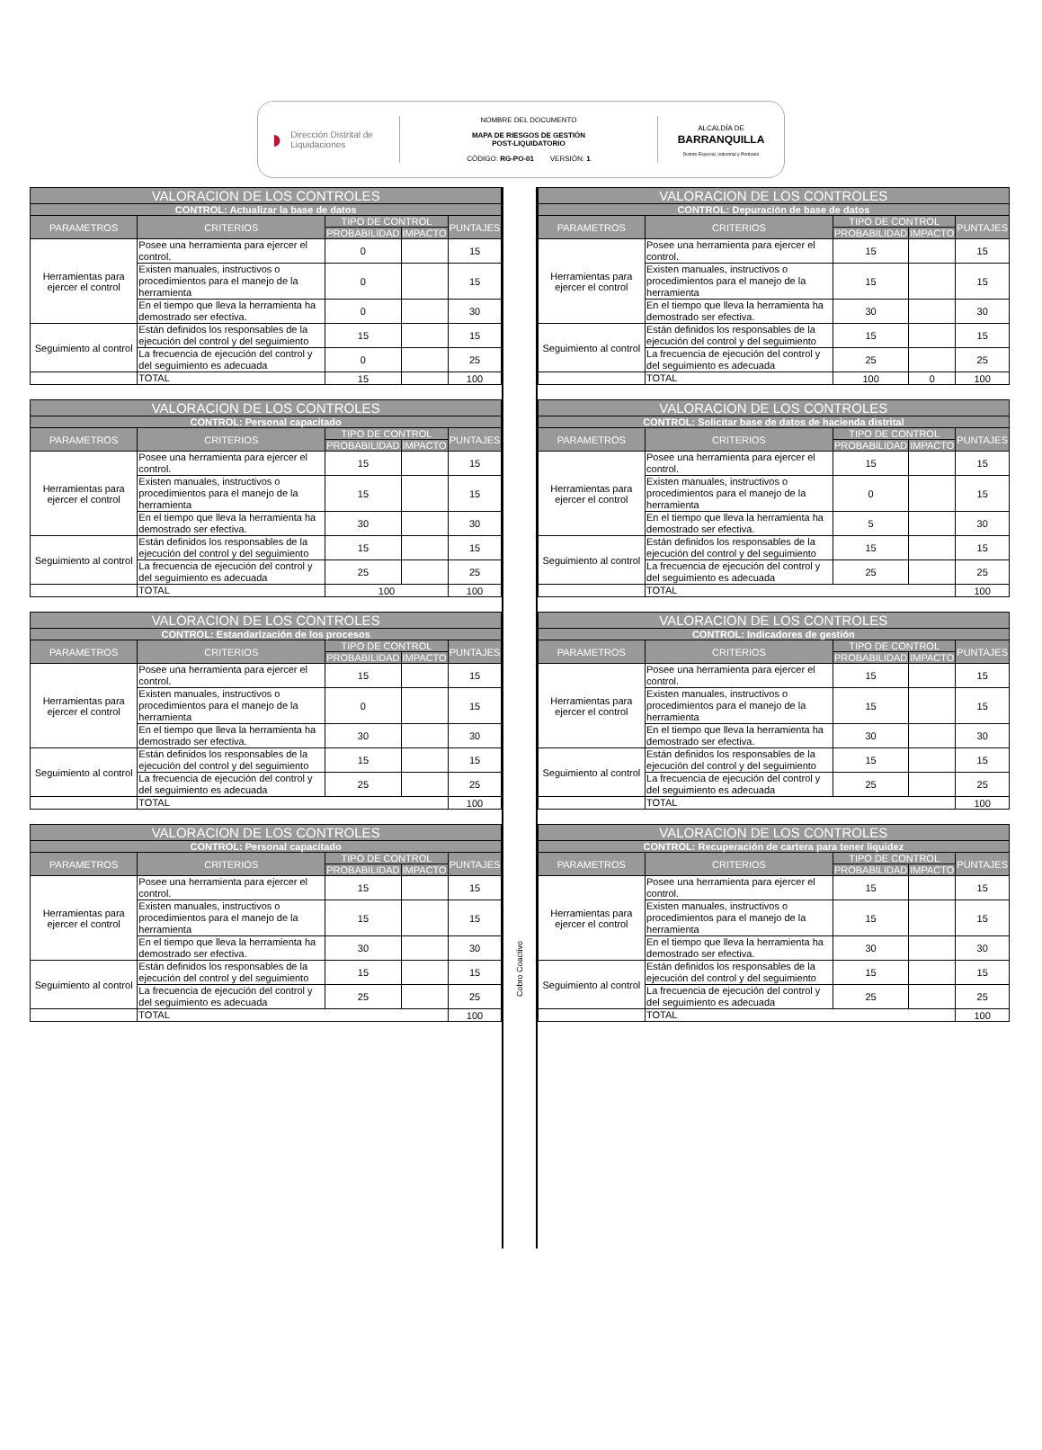◗ Dirección Distrital de Liquidaciones
NOMBRE DEL DOCUMENTO
MAPA DE RIESGOS DE GESTIÓN
POST-LIQUIDATORIO
CÓDIGO: RG-PO-01 VERSIÓN: 1
ALCALDÍA DE
BARRANQUILLA
Distrito Especial, Industrial y Portuario
| VALORACION DE LOS CONTROLES | | | | |
| --- | --- | --- | --- | --- |
| CONTROL: Actualizar la base de datos | | | | |
| PARAMETROS | CRITERIOS | TIPO DE CONTROL | | PUNTAJES |
| | | PROBABILIDAD | IMPACTO | |
| Herramientas para ejercer el control | Posee una herramienta para ejercer el control. | 0 | | 15 |
| | Existen manuales, instructivos o procedimientos para el manejo de la herramienta | 0 | | 15 |
| | En el tiempo que lleva la herramienta ha demostrado ser efectiva. | 0 | | 30 |
| Seguimiento al control | Están definidos los responsables de la ejecución del control y del seguimiento | 15 | | 15 |
| | La frecuencia de ejecución del control y del seguimiento es adecuada | 0 | | 25 |
| | TOTAL | 15 | | 100 |
| VALORACION DE LOS CONTROLES | | | | |
| --- | --- | --- | --- | --- |
| CONTROL: Personal capacitado | | | | |
| PARAMETROS | CRITERIOS | TIPO DE CONTROL | | PUNTAJES |
| | | PROBABILIDAD | IMPACTO | |
| Herramientas para ejercer el control | Posee una herramienta para ejercer el control. | 15 | | 15 |
| | Existen manuales, instructivos o procedimientos para el manejo de la herramienta | 15 | | 15 |
| | En el tiempo que lleva la herramienta ha demostrado ser efectiva. | 30 | | 30 |
| Seguimiento al control | Están definidos los responsables de la ejecución del control y del seguimiento | 15 | | 15 |
| | La frecuencia de ejecución del control y del seguimiento es adecuada | 25 | | 25 |
| | TOTAL | 100 | | 100 |
| VALORACION DE LOS CONTROLES | | | | |
| --- | --- | --- | --- | --- |
| CONTROL: Estandarización de los procesos | | | | |
| PARAMETROS | CRITERIOS | TIPO DE CONTROL | | PUNTAJES |
| | | PROBABILIDAD | IMPACTO | |
| Herramientas para ejercer el control | Posee una herramienta para ejercer el control. | 15 | | 15 |
| | Existen manuales, instructivos o procedimientos para el manejo de la herramienta | 0 | | 15 |
| | En el tiempo que lleva la herramienta ha demostrado ser efectiva. | 30 | | 30 |
| Seguimiento al control | Están definidos los responsables de la ejecución del control y del seguimiento | 15 | | 15 |
| | La frecuencia de ejecución del control y del seguimiento es adecuada | 25 | | 25 |
| | TOTAL | | | 100 |
| VALORACION DE LOS CONTROLES | | | | |
| --- | --- | --- | --- | --- |
| CONTROL: Personal capacitado | | | | |
| PARAMETROS | CRITERIOS | TIPO DE CONTROL | | PUNTAJES |
| | | PROBABILIDAD | IMPACTO | |
| Herramientas para ejercer el control | Posee una herramienta para ejercer el control. | 15 | | 15 |
| | Existen manuales, instructivos o procedimientos para el manejo de la herramienta | 15 | | 15 |
| | En el tiempo que lleva la herramienta ha demostrado ser efectiva. | 30 | | 30 |
| Seguimiento al control | Están definidos los responsables de la ejecución del control y del seguimiento | 15 | | 15 |
| | La frecuencia de ejecución del control y del seguimiento es adecuada | 25 | | 25 |
| | TOTAL | | | 100 |
Cobro Coactivo
| VALORACION DE LOS CONTROLES | | | | |
| --- | --- | --- | --- | --- |
| CONTROL: Depuración de base de datos | | | | |
| PARAMETROS | CRITERIOS | TIPO DE CONTROL | | PUNTAJES |
| | | PROBABILIDAD | IMPACTO | |
| Herramientas para ejercer el control | Posee una herramienta para ejercer el control. | 15 | | 15 |
| | Existen manuales, instructivos o procedimientos para el manejo de la herramienta | 15 | | 15 |
| | En el tiempo que lleva la herramienta ha demostrado ser efectiva. | 30 | | 30 |
| Seguimiento al control | Están definidos los responsables de la ejecución del control y del seguimiento | 15 | | 15 |
| | La frecuencia de ejecución del control y del seguimiento es adecuada | 25 | | 25 |
| | TOTAL | 100 | 0 | 100 |
| VALORACION DE LOS CONTROLES | | | | |
| --- | --- | --- | --- | --- |
| CONTROL: Solicitar base de datos de hacienda distrital | | | | |
| PARAMETROS | CRITERIOS | TIPO DE CONTROL | | PUNTAJES |
| | | PROBABILIDAD | IMPACTO | |
| Herramientas para ejercer el control | Posee una herramienta para ejercer el control. | 15 | | 15 |
| | Existen manuales, instructivos o procedimientos para el manejo de la herramienta | 0 | | 15 |
| | En el tiempo que lleva la herramienta ha demostrado ser efectiva. | 5 | | 30 |
| Seguimiento al control | Están definidos los responsables de la ejecución del control y del seguimiento | 15 | | 15 |
| | La frecuencia de ejecución del control y del seguimiento es adecuada | 25 | | 25 |
| | TOTAL | | | 100 |
| VALORACION DE LOS CONTROLES | | | | |
| --- | --- | --- | --- | --- |
| CONTROL: Indicadores de gestión | | | | |
| PARAMETROS | CRITERIOS | TIPO DE CONTROL | | PUNTAJES |
| | | PROBABILIDAD | IMPACTO | |
| Herramientas para ejercer el control | Posee una herramienta para ejercer el control. | 15 | | 15 |
| | Existen manuales, instructivos o procedimientos para el manejo de la herramienta | 15 | | 15 |
| | En el tiempo que lleva la herramienta ha demostrado ser efectiva. | 30 | | 30 |
| Seguimiento al control | Están definidos los responsables de la ejecución del control y del seguimiento | 15 | | 15 |
| | La frecuencia de ejecución del control y del seguimiento es adecuada | 25 | | 25 |
| | TOTAL | | | 100 |
| VALORACION DE LOS CONTROLES | | | | |
| --- | --- | --- | --- | --- |
| CONTROL: Recuperación de cartera para tener liquidez | | | | |
| PARAMETROS | CRITERIOS | TIPO DE CONTROL | | PUNTAJES |
| | | PROBABILIDAD | IMPACTO | |
| Herramientas para ejercer el control | Posee una herramienta para ejercer el control. | 15 | | 15 |
| | Existen manuales, instructivos o procedimientos para el manejo de la herramienta | 15 | | 15 |
| | En el tiempo que lleva la herramienta ha demostrado ser efectiva. | 30 | | 30 |
| Seguimiento al control | Están definidos los responsables de la ejecución del control y del seguimiento | 15 | | 15 |
| | La frecuencia de ejecución del control y del seguimiento es adecuada | 25 | | 25 |
| | TOTAL | | | 100 |